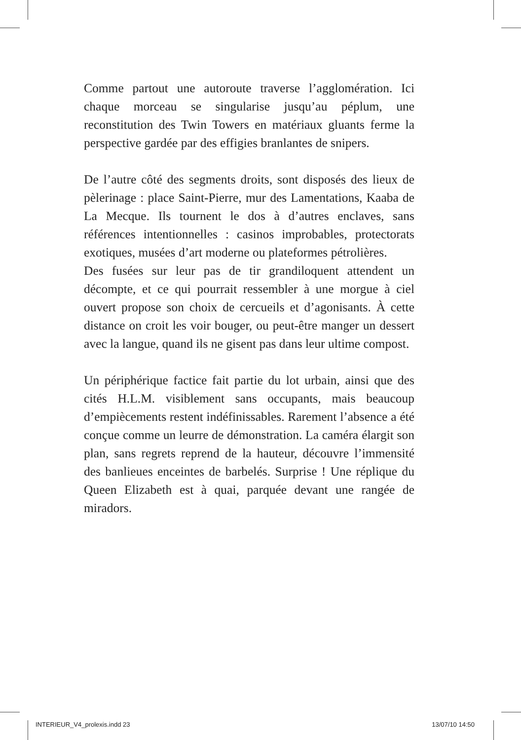Comme partout une autoroute traverse l’agglomération. Ici chaque morceau se singularise jusqu’au péplum, une reconstitution des Twin Towers en matériaux gluants ferme la perspective gardée par des effigies branlantes de snipers.
De l’autre côté des segments droits, sont disposés des lieux de pèlerinage : place Saint-Pierre, mur des Lamentations, Kaaba de La Mecque. Ils tournent le dos à d’autres enclaves, sans références intentionnelles : casinos improbables, protectorats exotiques, musées d’art moderne ou plateformes pétrolières.
Des fusées sur leur pas de tir grandiloquent attendent un décompte, et ce qui pourrait ressembler à une morgue à ciel ouvert propose son choix de cercueils et d’agonisants. À cette distance on croit les voir bouger, ou peut-être manger un dessert avec la langue, quand ils ne gisent pas dans leur ultime compost.
Un périphérique factice fait partie du lot urbain, ainsi que des cités H.L.M. visiblement sans occupants, mais beaucoup d’empiècements restent indéfinissables. Rarement l’absence a été conçue comme un leurre de démonstration. La caméra élargit son plan, sans regrets reprend de la hauteur, découvre l’immensité des banlieues enceintes de barbelés. Surprise ! Une réplique du Queen Elizabeth est à quai, parquée devant une rangée de miradors.
INTERIEUR_V4_prolexis.indd 23 13/07/10 14:50